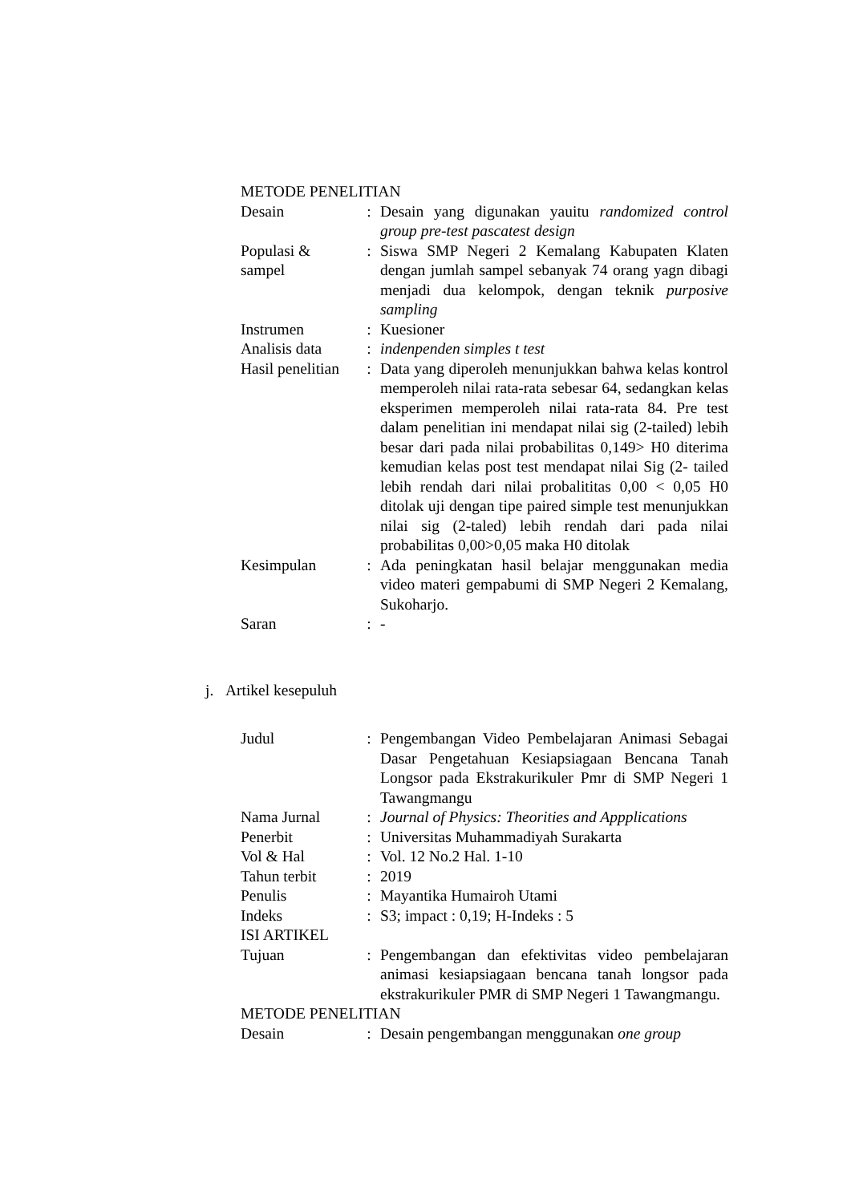| METODE PENELITIAN | | |
| Desain | : | Desain yang digunakan yauitu randomized control group pre-test pascatest design |
| Populasi & sampel | : | Siswa SMP Negeri 2 Kemalang Kabupaten Klaten dengan jumlah sampel sebanyak 74 orang yagn dibagi menjadi dua kelompok, dengan teknik purposive sampling |
| Instrumen | : | Kuesioner |
| Analisis data | : | indenpenden simples t test |
| Hasil penelitian | : | Data yang diperoleh menunjukkan bahwa kelas kontrol memperoleh nilai rata-rata sebesar 64, sedangkan kelas eksperimen memperoleh nilai rata-rata 84. Pre test dalam penelitian ini mendapat nilai sig (2-tailed) lebih besar dari pada nilai probabilitas 0,149> H0 diterima kemudian kelas post test mendapat nilai Sig (2- tailed lebih rendah dari nilai probalititas 0,00 < 0,05 H0 ditolak uji dengan tipe paired simple test menunjukkan nilai sig (2-taled) lebih rendah dari pada nilai probabilitas 0,00>0,05 maka H0 ditolak |
| Kesimpulan | : | Ada peningkatan hasil belajar menggunakan media video materi gempabumi di SMP Negeri 2 Kemalang, Sukoharjo. |
| Saran | : | - |
j. Artikel kesepuluh
| Judul | : | Pengembangan Video Pembelajaran Animasi Sebagai Dasar Pengetahuan Kesiapsiagaan Bencana Tanah Longsor pada Ekstrakurikuler Pmr di SMP Negeri 1 Tawangmangu |
| Nama Jurnal | : | Journal of Physics: Theorities and Appplications |
| Penerbit | : | Universitas Muhammadiyah Surakarta |
| Vol & Hal | : | Vol. 12 No.2 Hal. 1-10 |
| Tahun terbit | : | 2019 |
| Penulis | : | Mayantika Humairoh Utami |
| Indeks | : | S3; impact : 0,19; H-Indeks : 5 |
| ISI ARTIKEL | | |
| Tujuan | : | Pengembangan dan efektivitas video pembelajaran animasi kesiapsiagaan bencana tanah longsor pada ekstrakurikuler PMR di SMP Negeri 1 Tawangmangu. |
| METODE PENELITIAN | | |
| Desain | : | Desain pengembangan menggunakan one group |